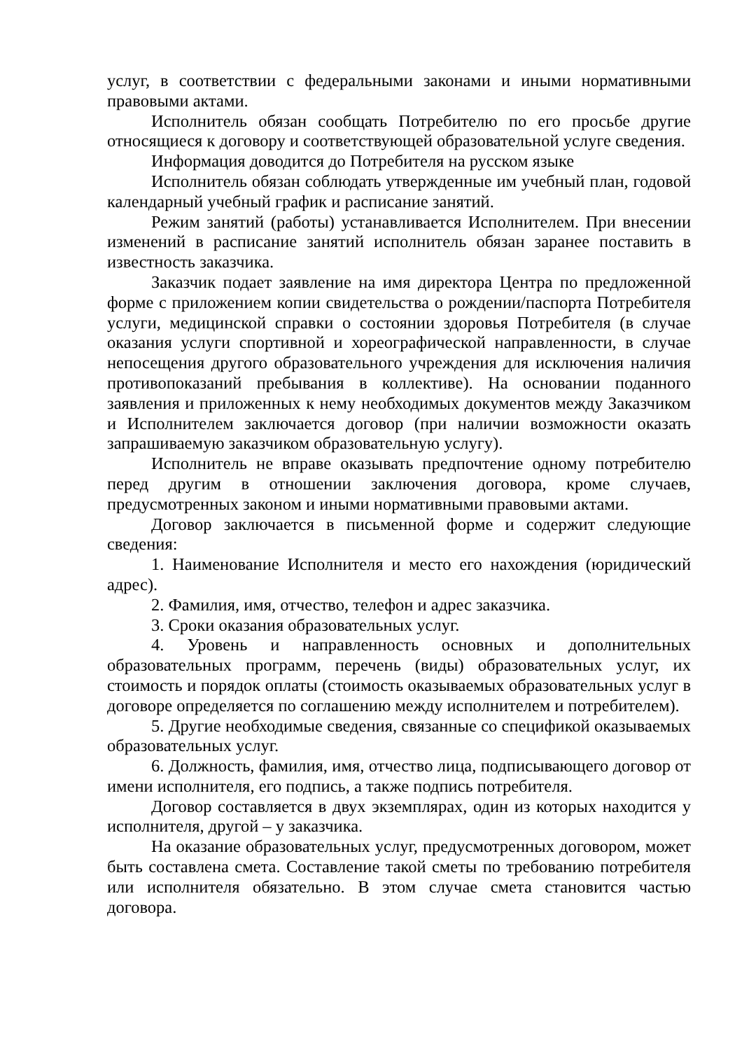услуг, в соответствии с федеральными законами и иными нормативными правовыми актами.
Исполнитель обязан сообщать Потребителю по его просьбе другие относящиеся к договору и соответствующей образовательной услуге сведения.
Информация доводится до Потребителя на русском языке
Исполнитель обязан соблюдать утвержденные им учебный план, годовой календарный учебный график и расписание занятий.
Режим занятий (работы) устанавливается Исполнителем. При внесении изменений в расписание занятий исполнитель обязан заранее поставить в известность заказчика.
Заказчик подает заявление на имя директора Центра по предложенной форме с приложением копии свидетельства о рождении/паспорта Потребителя услуги, медицинской справки о состоянии здоровья Потребителя (в случае оказания услуги спортивной и хореографической направленности, в случае непосещения другого образовательного учреждения для исключения наличия противопоказаний пребывания в коллективе). На основании поданного заявления и приложенных к нему необходимых документов между Заказчиком и Исполнителем заключается договор (при наличии возможности оказать запрашиваемую заказчиком образовательную услугу).
Исполнитель не вправе оказывать предпочтение одному потребителю перед другим в отношении заключения договора, кроме случаев, предусмотренных законом и иными нормативными правовыми актами.
Договор заключается в письменной форме и содержит следующие сведения:
1. Наименование Исполнителя и место его нахождения (юридический адрес).
2. Фамилия, имя, отчество, телефон и адрес заказчика.
3. Сроки оказания образовательных услуг.
4. Уровень и направленность основных и дополнительных образовательных программ, перечень (виды) образовательных услуг, их стоимость и порядок оплаты (стоимость оказываемых образовательных услуг в договоре определяется по соглашению между исполнителем и потребителем).
5. Другие необходимые сведения, связанные со спецификой оказываемых образовательных услуг.
6. Должность, фамилия, имя, отчество лица, подписывающего договор от имени исполнителя, его подпись, а также подпись потребителя.
Договор составляется в двух экземплярах, один из которых находится у исполнителя, другой – у заказчика.
На оказание образовательных услуг, предусмотренных договором, может быть составлена смета. Составление такой сметы по требованию потребителя или исполнителя обязательно. В этом случае смета становится частью договора.